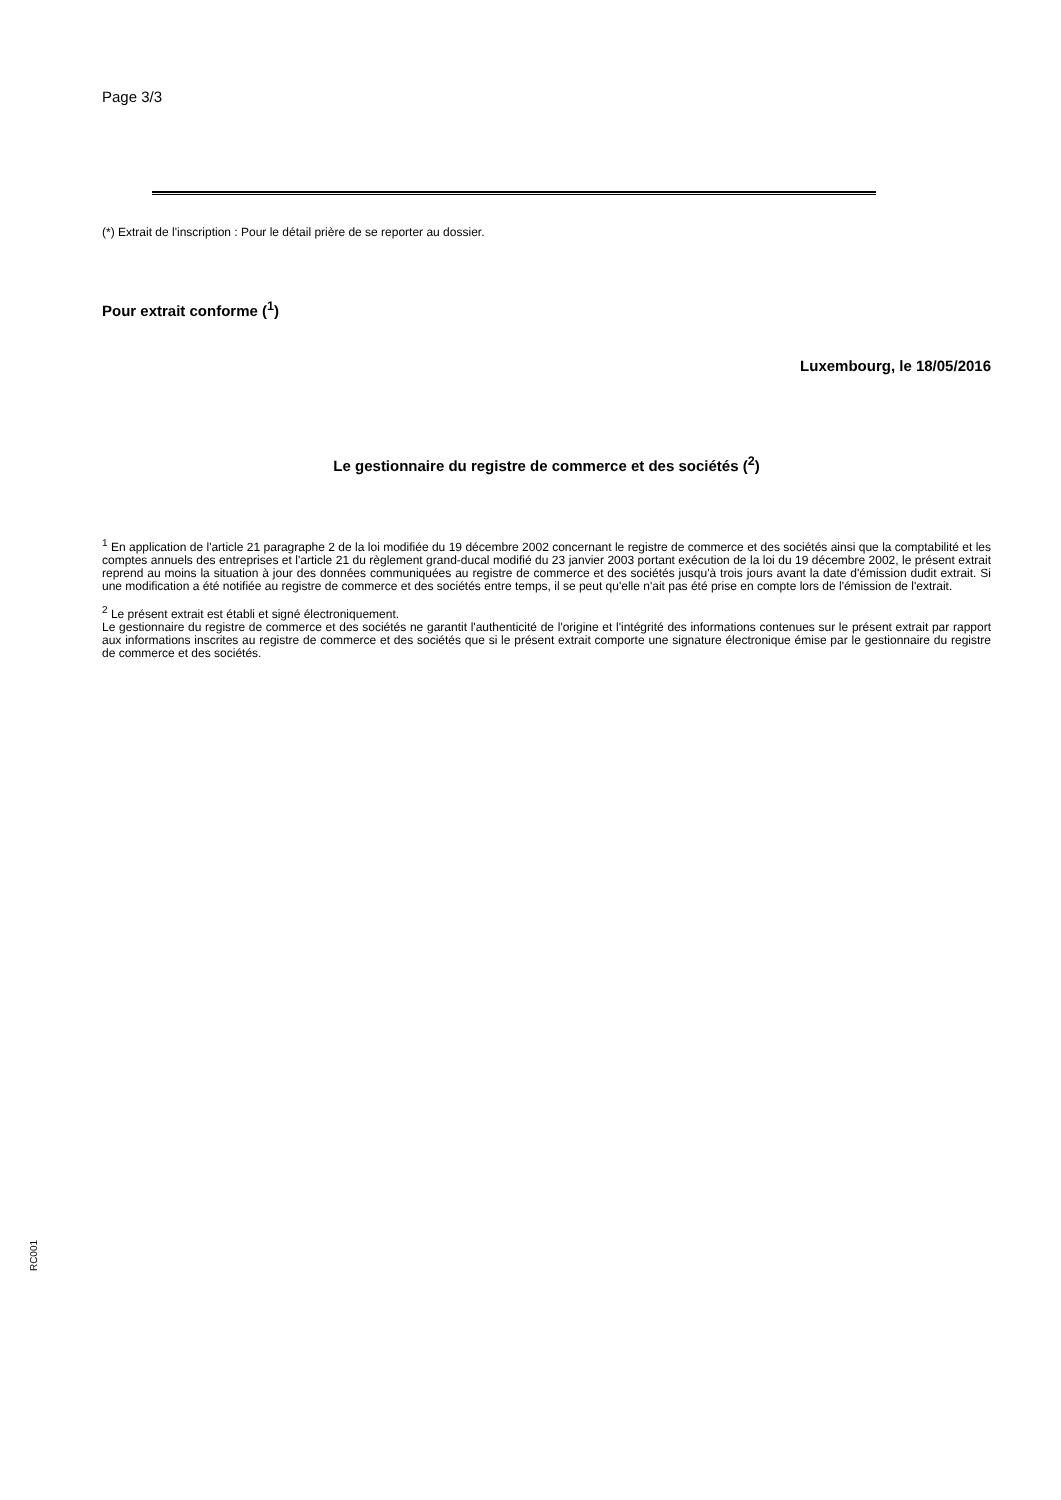Page 3/3
(*) Extrait de l'inscription : Pour le détail prière de se reporter au dossier.
Pour extrait conforme (<sup>1</sup>)
Luxembourg, le 18/05/2016
Le gestionnaire du registre de commerce et des sociétés (<sup>2</sup>)
<sup>1</sup> En application de l'article 21 paragraphe 2 de la loi modifiée du 19 décembre 2002 concernant le registre de commerce et des sociétés ainsi que la comptabilité et les comptes annuels des entreprises et l'article 21 du règlement grand-ducal modifié du 23 janvier 2003 portant exécution de la loi du 19 décembre 2002, le présent extrait reprend au moins la situation à jour des données communiquées au registre de commerce et des sociétés jusqu'à trois jours avant la date d'émission dudit extrait. Si une modification a été notifiée au registre de commerce et des sociétés entre temps, il se peut qu'elle n'ait pas été prise en compte lors de l'émission de l'extrait.
<sup>2</sup> Le présent extrait est établi et signé électroniquement.
Le gestionnaire du registre de commerce et des sociétés ne garantit l'authenticité de l'origine et l'intégrité des informations contenues sur le présent extrait par rapport aux informations inscrites au registre de commerce et des sociétés que si le présent extrait comporte une signature électronique émise par le gestionnaire du registre de commerce et des sociétés.
RC001